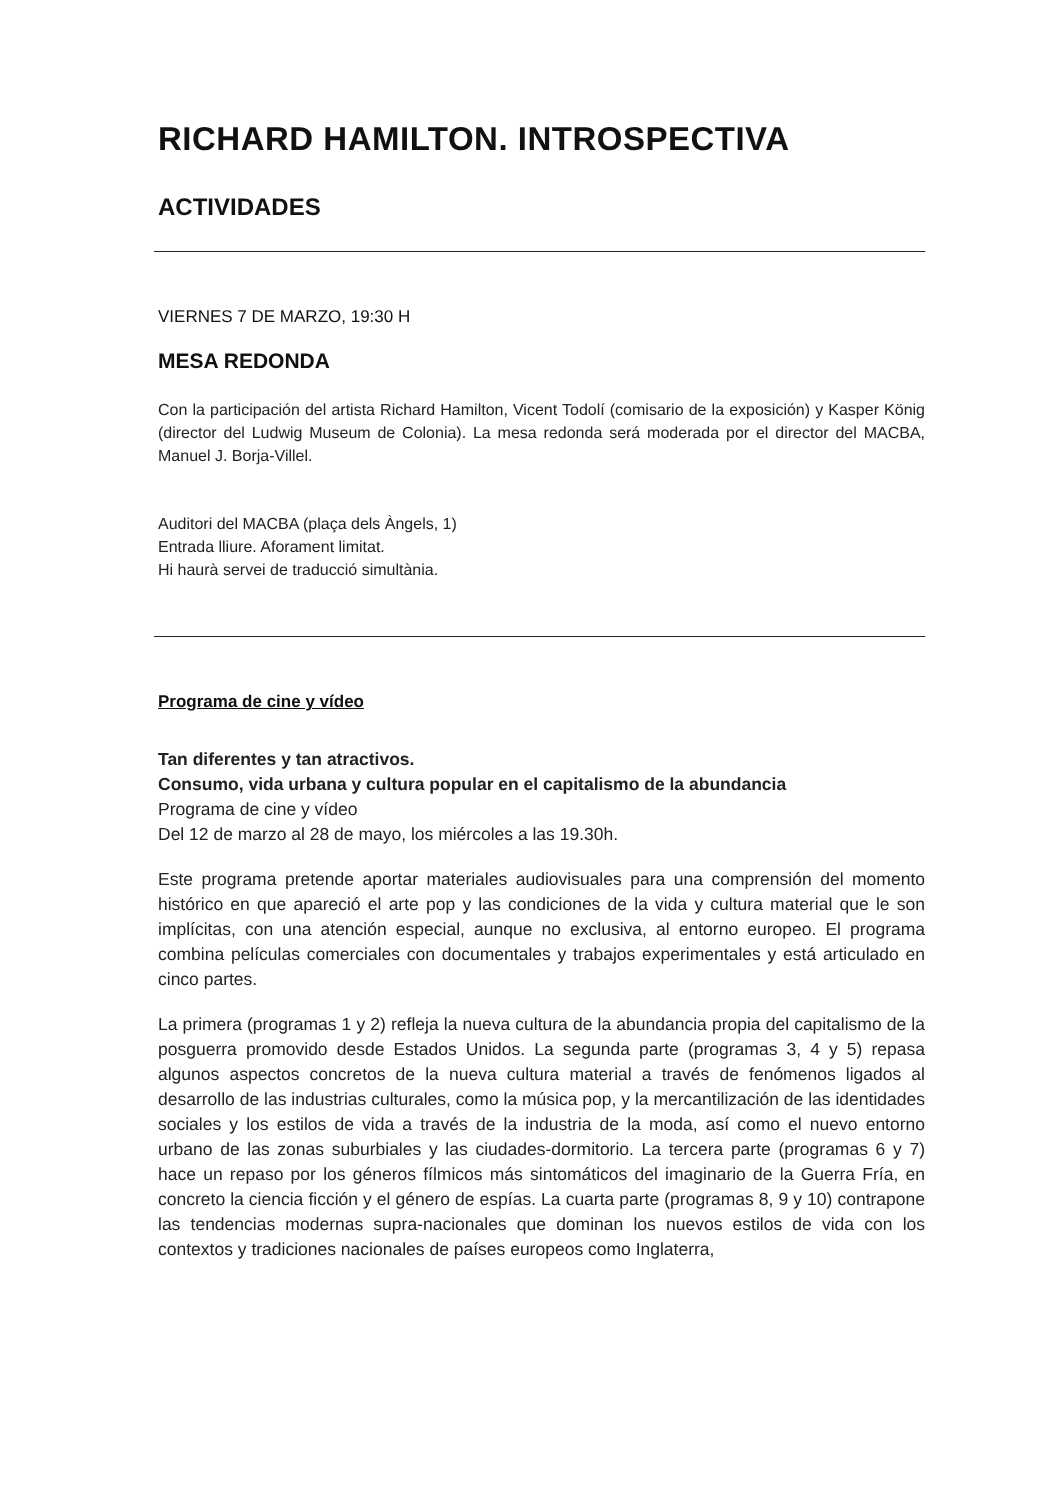RICHARD HAMILTON. INTROSPECTIVA
ACTIVIDADES
VIERNES 7 DE MARZO, 19:30 H
MESA REDONDA
Con la participación del artista Richard Hamilton, Vicent Todolí (comisario de la exposición) y Kasper König (director del Ludwig Museum de Colonia). La mesa redonda será moderada por el director del MACBA, Manuel J. Borja-Villel.
Auditori del MACBA (plaça dels Àngels, 1)
Entrada lliure. Aforament limitat.
Hi haurà servei de traducció simultània.
Programa de cine y vídeo
Tan diferentes y tan atractivos.
Consumo, vida urbana y cultura popular en el capitalismo de la abundancia
Programa de cine y vídeo
Del 12 de marzo al 28 de mayo, los miércoles a las 19.30h.
Este programa pretende aportar materiales audiovisuales para una comprensión del momento histórico en que apareció el arte pop y las condiciones de la vida y cultura material que le son implícitas, con una atención especial, aunque no exclusiva, al entorno europeo. El programa combina películas comerciales con documentales y trabajos experimentales y está articulado en cinco partes.
La primera (programas 1 y 2) refleja la nueva cultura de la abundancia propia del capitalismo de la posguerra promovido desde Estados Unidos. La segunda parte (programas 3, 4 y 5) repasa algunos aspectos concretos de la nueva cultura material a través de fenómenos ligados al desarrollo de las industrias culturales, como la música pop, y la mercantilización de las identidades sociales y los estilos de vida a través de la industria de la moda, así como el nuevo entorno urbano de las zonas suburbiales y las ciudades-dormitorio. La tercera parte (programas 6 y 7) hace un repaso por los géneros fílmicos más sintomáticos del imaginario de la Guerra Fría, en concreto la ciencia ficción y el género de espías. La cuarta parte (programas 8, 9 y 10) contrapone las tendencias modernas supra-nacionales que dominan los nuevos estilos de vida con los contextos y tradiciones nacionales de países europeos como Inglaterra,